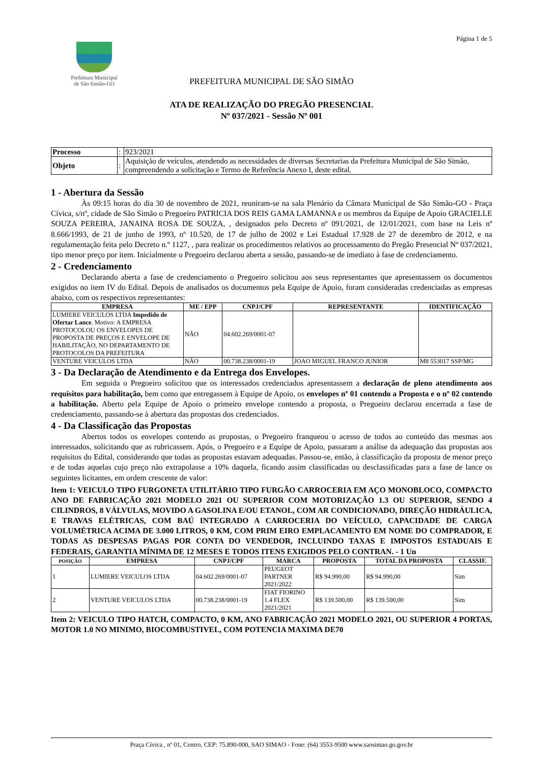Prefeitura Municipal
de São Simão-GO
Página 1 de 5
PREFEITURA MUNICIPAL DE SÃO SIMÃO
ATA DE REALIZAÇÃO DO PREGÃO PRESENCIAL
Nº 037/2021 - Sessão Nº 001
| Processo | : | 923/2021 |
| Objeto | : | Aquisição de veículos, atendendo as necessidades de diversas Secretarias da Prefeitura Municipal de São Simão, compreendendo a solicitação e Termo de Referência Anexo I, deste edital. |
1 - Abertura da Sessão
Às 09:15 horas do dia 30 de novembro de 2021, reuniram-se na sala Plenário da Câmara Municipal de São Simão-GO - Praça Cívica, s/nº, cidade de São Simão o Pregoeiro PATRICIA DOS REIS GAMA LAMANNA e os membros da Equipe de Apoio GRACIELLE SOUZA PEREIRA, JANAINA ROSA DE SOUZA, , designados pelo Decreto nº 091/2021, de 12/01/2021, com base na Leis nº 8.666/1993, de 21 de junho de 1993, nº 10.520, de 17 de julho de 2002 e Lei Estadual 17.928 de 27 de dezembro de 2012, e na regulamentação feita pelo Decreto n.º 1127, , para realizar os procedimentos relativos ao processamento do Pregão Presencial Nº 037/2021, tipo menor preço por item. Inicialmente o Pregoeiro declarou aberta a sessão, passando-se de imediato à fase de credenciamento.
2 - Credenciamento
Declarando aberta a fase de credenciamento o Pregoeiro solicitou aos seus representantes que apresentassem os documentos exigidos no item IV do Edital. Depois de analisados os documentos pela Equipe de Apoio, foram consideradas credenciadas as empresas abaixo, com os respectivos representantes:
| EMPRESA | ME / EPP | CNPJ/CPF | REPRESENTANTE | IDENTIFICAÇÃO |
| --- | --- | --- | --- | --- |
| LUMIERE VEICULOS LTDA Impedido de Ofertar Lance . Motivo: A EMPRESA PROTOCOLOU OS ENVELOPES DE PROPOSTA DE PREÇOS E ENVELOPE DE HABILITAÇÃO, NO DEPARTAMENTO DE PROTOCOLOS DA PREFEITURA | NÃO | 04.602.269/0001-07 | | |
| VENTURE VEICULOS LTDA | NÃO | 00.738.238/0001-19 | JOAO MIGUEL FRANCO JUNIOR | M8 553017 SSP/MG |
3 - Da Declaração de Atendimento e da Entrega dos Envelopes.
Em seguida o Pregoeiro solicitou que os interessados credenciados apresentassem a declaração de pleno atendimento aos requisitos para habilitação, bem como que entregassem à Equipe de Apoio, os envelopes nº 01 contendo a Proposta e o nº 02 contendo a habilitação. Aberto pela Equipe de Apoio o primeiro envelope contendo a proposta, o Pregoeiro declarou encerrada a fase de credenciamento, passando-se à abertura das propostas dos credenciados.
4 - Da Classificação das Propostas
Abertos todos os envelopes contendo as propostas, o Pregoeiro franqueou o acesso de todos ao conteúdo das mesmas aos interessados, solicitando que as rubricassem. Após, o Pregoeiro e a Equipe de Apoio, passaram a análise da adequação das propostas aos requisitos do Edital, considerando que todas as propostas estavam adequadas. Passou-se, então, à classificação da proposta de menor preço e de todas aquelas cujo preço não extrapolasse a 10% daquela, ficando assim classificadas ou desclassificadas para a fase de lance os seguintes licitantes, em ordem crescente de valor:
Item 1: VEICULO TIPO FURGONETA UTILITÁRIO TIPO FURGÃO CARROCERIA EM AÇO MONOBLOCO, COMPACTO ANO DE FABRICAÇÃO 2021 MODELO 2021 OU SUPERIOR COM MOTORIZAÇÃO 1.3 OU SUPERIOR, SENDO 4 CILINDROS, 8 VÁLVULAS, MOVIDO A GASOLINA E/OU ETANOL, COM AR CONDICIONADO, DIREÇÃO HIDRÁULICA, E TRAVAS ELÉTRICAS, COM BAÚ INTEGRADO A CARROCERIA DO VEÍCULO, CAPACIDADE DE CARGA VOLUMÉTRICA ACIMA DE 3.000 LITROS, 0 KM, COM PRIM EIRO EMPLACAMENTO EM NOME DO COMPRADOR, E TODAS AS DESPESAS PAGAS POR CONTA DO VENDEDOR, INCLUINDO TAXAS E IMPOSTOS ESTADUAIS E FEDERAIS, GARANTIA MÍNIMA DE 12 MESES E TODOS ITENS EXIGIDOS PELO CONTRAN. - 1 Un
| POSIÇÃO | EMPRESA | CNPJ/CPF | MARCA | PROPOSTA | TOTAL DA PROPOSTA | CLASSIF. |
| --- | --- | --- | --- | --- | --- | --- |
| 1 | LUMIERE VEICULOS LTDA | 04.602.269/0001-07 | PEUGEOT PARTNER 2021/2022 | R$ 94.990,00 | R$ 94.990,00 | Sim |
| 2 | VENTURE VEICULOS LTDA | 00.738.238/0001-19 | FIAT FIORINO 1.4 FLEX 2021/2021 | R$ 139.500,00 | R$ 139.500,00 | Sim |
Item 2: VEICULO TIPO HATCH, COMPACTO, 0 KM, ANO FABRICAÇÃO 2021 MODELO 2021, OU SUPERIOR 4 PORTAS, MOTOR 1.0 NO MINIMO, BIOCOMBUSTIVEL, COM POTENCIA MAXIMA DE70
Praça Cívica , nº 01, Centro, CEP: 75.890-000, SAO SIMAO - Fone: (64) 3553-9500 www.saosimao.go.gov.br